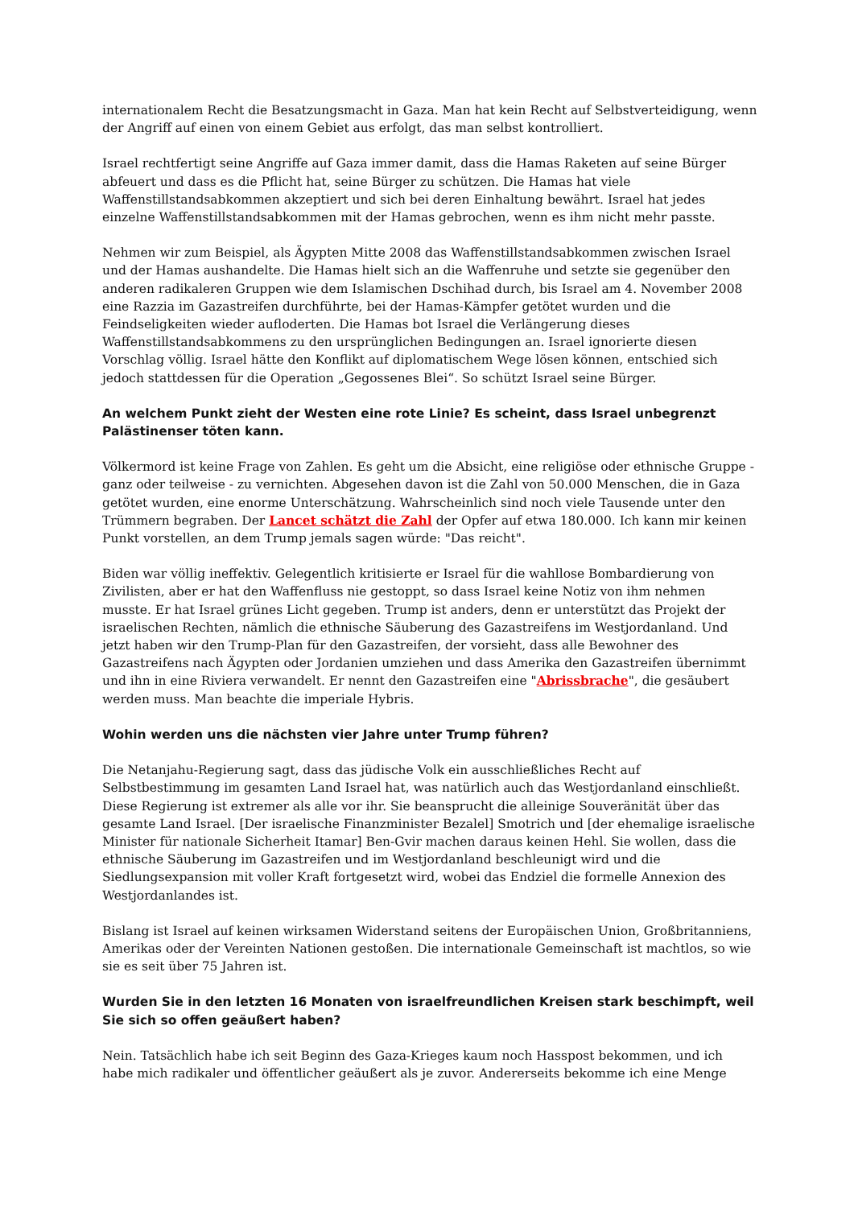internationalem Recht die Besatzungsmacht in Gaza. Man hat kein Recht auf Selbstverteidigung, wenn der Angriff auf einen von einem Gebiet aus erfolgt, das man selbst kontrolliert.
Israel rechtfertigt seine Angriffe auf Gaza immer damit, dass die Hamas Raketen auf seine Bürger abfeuert und dass es die Pflicht hat, seine Bürger zu schützen. Die Hamas hat viele Waffenstillstandsabkommen akzeptiert und sich bei deren Einhaltung bewährt. Israel hat jedes einzelne Waffenstillstandsabkommen mit der Hamas gebrochen, wenn es ihm nicht mehr passte.
Nehmen wir zum Beispiel, als Ägypten Mitte 2008 das Waffenstillstandsabkommen zwischen Israel und der Hamas aushandelte. Die Hamas hielt sich an die Waffenruhe und setzte sie gegenüber den anderen radikaleren Gruppen wie dem Islamischen Dschihad durch, bis Israel am 4. November 2008 eine Razzia im Gazastreifen durchführte, bei der Hamas-Kämpfer getötet wurden und die Feindseligkeiten wieder aufloderten. Die Hamas bot Israel die Verlängerung dieses Waffenstillstandsabkommens zu den ursprünglichen Bedingungen an. Israel ignorierte diesen Vorschlag völlig. Israel hätte den Konflikt auf diplomatischem Wege lösen können, entschied sich jedoch stattdessen für die Operation „Gegossenes Blei“. So schützt Israel seine Bürger.
An welchem Punkt zieht der Westen eine rote Linie? Es scheint, dass Israel unbegrenzt Palästinenser töten kann.
Völkermord ist keine Frage von Zahlen. Es geht um die Absicht, eine religiöse oder ethnische Gruppe - ganz oder teilweise - zu vernichten. Abgesehen davon ist die Zahl von 50.000 Menschen, die in Gaza getötet wurden, eine enorme Unterschätzung. Wahrscheinlich sind noch viele Tausende unter den Trümmern begraben. Der Lancet schätzt die Zahl der Opfer auf etwa 180.000. Ich kann mir keinen Punkt vorstellen, an dem Trump jemals sagen würde: "Das reicht".
Biden war völlig ineffektiv. Gelegentlich kritisierte er Israel für die wahllose Bombardierung von Zivilisten, aber er hat den Waffenfluss nie gestoppt, so dass Israel keine Notiz von ihm nehmen musste. Er hat Israel grünes Licht gegeben. Trump ist anders, denn er unterstützt das Projekt der israelischen Rechten, nämlich die ethnische Säuberung des Gazastreifens im Westjordanland. Und jetzt haben wir den Trump-Plan für den Gazastreifen, der vorsieht, dass alle Bewohner des Gazastreifens nach Ägypten oder Jordanien umziehen und dass Amerika den Gazastreifen übernimmt und ihn in eine Riviera verwandelt. Er nennt den Gazastreifen eine "Abrissbrache", die gesäubert werden muss. Man beachte die imperiale Hybris.
Wohin werden uns die nächsten vier Jahre unter Trump führen?
Die Netanjahu-Regierung sagt, dass das jüdische Volk ein ausschließliches Recht auf Selbstbestimmung im gesamten Land Israel hat, was natürlich auch das Westjordanland einschließt. Diese Regierung ist extremer als alle vor ihr. Sie beansprucht die alleinige Souveränität über das gesamte Land Israel. [Der israelische Finanzminister Bezalel] Smotrich und [der ehemalige israelische Minister für nationale Sicherheit Itamar] Ben-Gvir machen daraus keinen Hehl. Sie wollen, dass die ethnische Säuberung im Gazastreifen und im Westjordanland beschleunigt wird und die Siedlungsexpansion mit voller Kraft fortgesetzt wird, wobei das Endziel die formelle Annexion des Westjordanlandes ist.
Bislang ist Israel auf keinen wirksamen Widerstand seitens der Europäischen Union, Großbritanniens, Amerikas oder der Vereinten Nationen gestoßen. Die internationale Gemeinschaft ist machtlos, so wie sie es seit über 75 Jahren ist.
Wurden Sie in den letzten 16 Monaten von israelfreundlichen Kreisen stark beschimpft, weil Sie sich so offen geäußert haben?
Nein. Tatsächlich habe ich seit Beginn des Gaza-Krieges kaum noch Hasspost bekommen, und ich habe mich radikaler und öffentlicher geäußert als je zuvor. Andererseits bekomme ich eine Menge